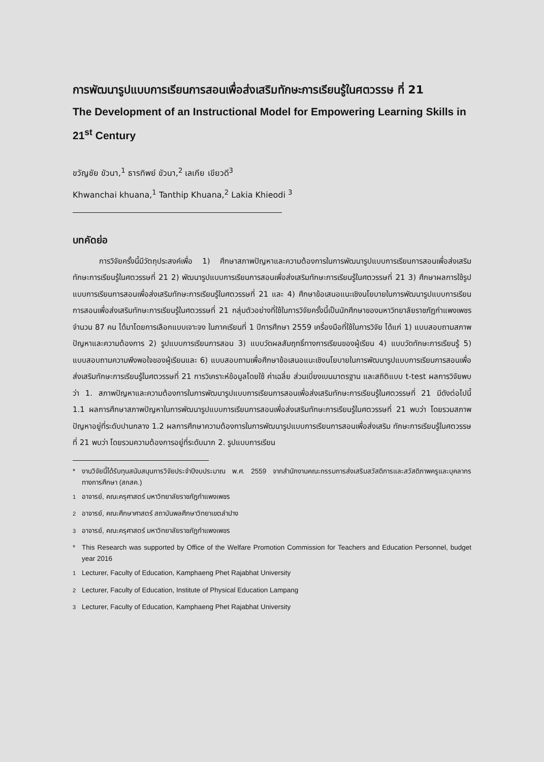การพัฒนารูปแบบการเรียนการสอนเพื่อส่งเสริมทักษะการเรียนรู้ในศตวรรษ ที่ 21
The Development of an Instructional Model for Empowering Learning Skills in 21<sup>st</sup> Century
ขวัญชัย ขัวนา,<sup>1</sup> ธารทิพย์ ขัวนา,<sup>2</sup> เลเกีย เขียวดี<sup>3</sup>
Khwanchai khuana,<sup>1</sup> Tanthip Khuana,<sup>2</sup> Lakia Khieodi <sup>3</sup>
บทคัดย่อ
การวิจัยครั้งนี้มีวัตถุประสงค์เพื่อ 1) ศึกษาสภาพปัญหาและความต้องการในการพัฒนารูปแบบการเรียนการสอนเพื่อส่งเสริมทักษะการเรียนรู้ในศตวรรษที่ 21 2) พัฒนารูปแบบการเรียนการสอนเพื่อส่งเสริมทักษะการเรียนรู้ในศตวรรษที่ 21 3) ศึกษาผลการใช้รูปแบบการเรียนการสอนเพื่อส่งเสริมทักษะการเรียนรู้ในศตวรรษที่ 21 และ 4) ศึกษาข้อเสนอแนะเชิงนโยบายในการพัฒนารูปแบบการเรียนการสอนเพื่อส่งเสริมทักษะการเรียนรู้ในศตวรรษที่ 21 กลุ่มตัวอย่างที่ใช้ในการวิจัยครั้งนี้เป็นนักศึกษาของมหาวิทยาลัยราชภัฏกำแพงเพชร จำนวน 87 คน ได้มาโดยการเลือกแบบเจาะจง ในภาคเรียนที่ 1 ปีการศึกษา 2559 เครื่องมือที่ใช้ในการวิจัย ได้แก่ 1) แบบสอบถามสภาพปัญหาและความต้องการ 2) รูปแบบการเรียนการสอน 3) แบบวัดผลสัมฤทธิ์ทางการเรียนของผู้เรียน 4) แบบวัดทักษะการเรียนรู้ 5) แบบสอบถามความพึงพอใจของผู้เรียนและ 6) แบบสอบถามเพื่อศึกษาข้อเสนอแนะเชิงนโยบายในการพัฒนารูปแบบการเรียนการสอนเพื่อส่งเสริมทักษะการเรียนรู้ในศตวรรษที่ 21 การวิเคราะห์ข้อมูลโดยใช้ ค่าเฉลี่ย ส่วนเบี่ยงเบนมาตรฐาน และสถิติแบบ t-test ผลการวิจัยพบว่า 1. สภาพปัญหาและความต้องการในการพัฒนารูปแบบการเรียนการสอนเพื่อส่งเสริมทักษะการเรียนรู้ในศตวรรษที่ 21 มีดังต่อไปนี้ 1.1 ผลการศึกษาสภาพปัญหาในการพัฒนารูปแบบการเรียนการสอนเพื่อส่งเสริมทักษะการเรียนรู้ในศตวรรษที่ 21 พบว่า โดยรวมสภาพปัญหาอยู่ที่ระดับปานกลาง 1.2 ผลการศึกษาความต้องการในการพัฒนารูปแบบการเรียนการสอนเพื่อส่งเสริม ทักษะการเรียนรู้ในศตวรรษที่ 21 พบว่า โดยรวมความต้องการอยู่ที่ระดับมาก 2. รูปแบบการเรียน
* งานวิจัยนี้ได้รับทุนสนับสนุนการวิจัยประจำปีงบประมาณ พ.ศ. 2559 จากสำนักงานคณะกรรมการส่งเสริมสวัสดิการและสวัสดิภาพครูและบุคลากรทางการศึกษา (สกสค.)
<sup>1</sup> อาจารย์, คณะครุศาสตร์ มหาวิทยาลัยราชภัฏกำแพงเพชร
<sup>2</sup> อาจารย์, คณะศึกษาศาสตร์ สถาบันพลศึกษาวิทยาเขตลำปาง
<sup>3</sup> อาจารย์, คณะครุศาสตร์ มหาวิทยาลัยราชภัฏกำแพงเพชร
* This Research was supported by Office of the Welfare Promotion Commission for Teachers and Education Personnel, budget year 2016
<sup>1</sup> Lecturer, Faculty of Education, Kamphaeng Phet Rajabhat University
<sup>2</sup> Lecturer, Faculty of Education, Institute of Physical Education Lampang
<sup>3</sup> Lecturer, Faculty of Education, Kamphaeng Phet Rajabhat University